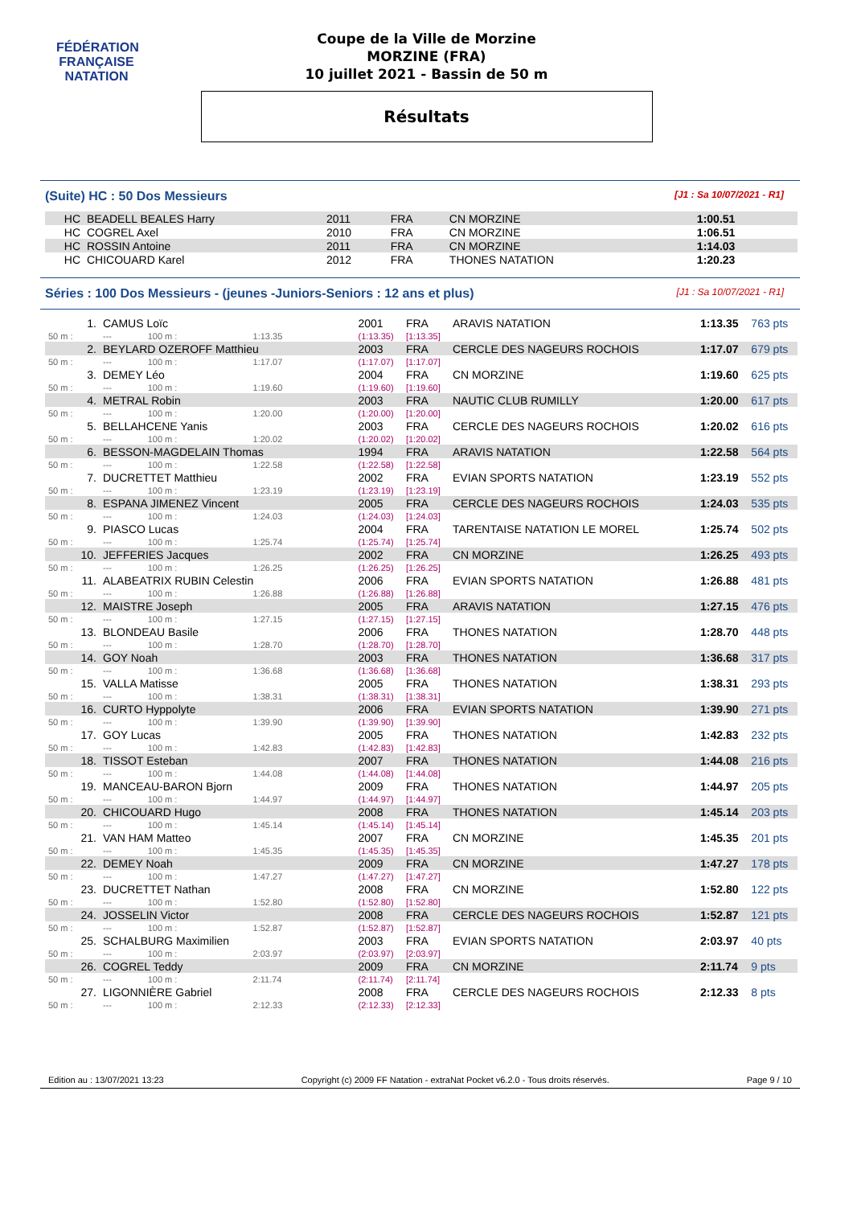FÉDÉRATION FRANÇAISE
NATATION
Coupe de la Ville de Morzine
MORZINE (FRA)
10 juillet 2021 - Bassin de 50 m
Résultats
(Suite) HC : 50 Dos Messieurs [J1 : Sa 10/07/2021 - R1]
| HC | BEADELL BEALES Harry | 2011 | FRA | CN MORZINE | 1:00.51 | |
| HC | COGREL Axel | 2010 | FRA | CN MORZINE | 1:06.51 | |
| HC | ROSSIN Antoine | 2011 | FRA | CN MORZINE | 1:14.03 | |
| HC | CHICOUARD Karel | 2012 | FRA | THONES NATATION | 1:20.23 | |
Séries : 100 Dos Messieurs - (jeunes -Juniors-Seniors : 12 ans et plus) [J1 : Sa 10/07/2021 - R1]
| 1. | CAMUS Loïc | | | 2001 | FRA | ARAVIS NATATION | 1:13.35 | 763 pts |
| 50 m : | --- | 100 m : | 1:13.35 | (1:13.35) | [1:13.35] | | | |
| 2. | BEYLARD OZEROFF Matthieu | | | 2003 | FRA | CERCLE DES NAGEURS ROCHOIS | 1:17.07 | 679 pts |
| 50 m : | --- | 100 m : | 1:17.07 | (1:17.07) | [1:17.07] | | | |
| 3. | DEMEY Léo | | | 2004 | FRA | CN MORZINE | 1:19.60 | 625 pts |
| 50 m : | --- | 100 m : | 1:19.60 | (1:19.60) | [1:19.60] | | | |
| 4. | METRAL Robin | | | 2003 | FRA | NAUTIC CLUB RUMILLY | 1:20.00 | 617 pts |
| 50 m : | --- | 100 m : | 1:20.00 | (1:20.00) | [1:20.00] | | | |
| 5. | BELLAHCENE Yanis | | | 2003 | FRA | CERCLE DES NAGEURS ROCHOIS | 1:20.02 | 616 pts |
| 50 m : | --- | 100 m : | 1:20.02 | (1:20.02) | [1:20.02] | | | |
| 6. | BESSON-MAGDELAIN Thomas | | | 1994 | FRA | ARAVIS NATATION | 1:22.58 | 564 pts |
| 50 m : | --- | 100 m : | 1:22.58 | (1:22.58) | [1:22.58] | | | |
| 7. | DUCRETTET Matthieu | | | 2002 | FRA | EVIAN SPORTS NATATION | 1:23.19 | 552 pts |
| 50 m : | --- | 100 m : | 1:23.19 | (1:23.19) | [1:23.19] | | | |
| 8. | ESPANA JIMENEZ Vincent | | | 2005 | FRA | CERCLE DES NAGEURS ROCHOIS | 1:24.03 | 535 pts |
| 50 m : | --- | 100 m : | 1:24.03 | (1:24.03) | [1:24.03] | | | |
| 9. | PIASCO Lucas | | | 2004 | FRA | TARENTAISE NATATION LE MOREL | 1:25.74 | 502 pts |
| 50 m : | --- | 100 m : | 1:25.74 | (1:25.74) | [1:25.74] | | | |
| 10. | JEFFERIES Jacques | | | 2002 | FRA | CN MORZINE | 1:26.25 | 493 pts |
| 50 m : | --- | 100 m : | 1:26.25 | (1:26.25) | [1:26.25] | | | |
| 11. | ALABEATRIX RUBIN Celestin | | | 2006 | FRA | EVIAN SPORTS NATATION | 1:26.88 | 481 pts |
| 50 m : | --- | 100 m : | 1:26.88 | (1:26.88) | [1:26.88] | | | |
| 12. | MAISTRE Joseph | | | 2005 | FRA | ARAVIS NATATION | 1:27.15 | 476 pts |
| 50 m : | --- | 100 m : | 1:27.15 | (1:27.15) | [1:27.15] | | | |
| 13. | BLONDEAU Basile | | | 2006 | FRA | THONES NATATION | 1:28.70 | 448 pts |
| 50 m : | --- | 100 m : | 1:28.70 | (1:28.70) | [1:28.70] | | | |
| 14. | GOY Noah | | | 2003 | FRA | THONES NATATION | 1:36.68 | 317 pts |
| 50 m : | --- | 100 m : | 1:36.68 | (1:36.68) | [1:36.68] | | | |
| 15. | VALLA Matisse | | | 2005 | FRA | THONES NATATION | 1:38.31 | 293 pts |
| 50 m : | --- | 100 m : | 1:38.31 | (1:38.31) | [1:38.31] | | | |
| 16. | CURTO Hyppolyte | | | 2006 | FRA | EVIAN SPORTS NATATION | 1:39.90 | 271 pts |
| 50 m : | --- | 100 m : | 1:39.90 | (1:39.90) | [1:39.90] | | | |
| 17. | GOY Lucas | | | 2005 | FRA | THONES NATATION | 1:42.83 | 232 pts |
| 50 m : | --- | 100 m : | 1:42.83 | (1:42.83) | [1:42.83] | | | |
| 18. | TISSOT Esteban | | | 2007 | FRA | THONES NATATION | 1:44.08 | 216 pts |
| 50 m : | --- | 100 m : | 1:44.08 | (1:44.08) | [1:44.08] | | | |
| 19. | MANCEAU-BARON Bjorn | | | 2009 | FRA | THONES NATATION | 1:44.97 | 205 pts |
| 50 m : | --- | 100 m : | 1:44.97 | (1:44.97) | [1:44.97] | | | |
| 20. | CHICOUARD Hugo | | | 2008 | FRA | THONES NATATION | 1:45.14 | 203 pts |
| 50 m : | --- | 100 m : | 1:45.14 | (1:45.14) | [1:45.14] | | | |
| 21. | VAN HAM Matteo | | | 2007 | FRA | CN MORZINE | 1:45.35 | 201 pts |
| 50 m : | --- | 100 m : | 1:45.35 | (1:45.35) | [1:45.35] | | | |
| 22. | DEMEY Noah | | | 2009 | FRA | CN MORZINE | 1:47.27 | 178 pts |
| 50 m : | --- | 100 m : | 1:47.27 | (1:47.27) | [1:47.27] | | | |
| 23. | DUCRETTET Nathan | | | 2008 | FRA | CN MORZINE | 1:52.80 | 122 pts |
| 50 m : | --- | 100 m : | 1:52.80 | (1:52.80) | [1:52.80] | | | |
| 24. | JOSSELIN Victor | | | 2008 | FRA | CERCLE DES NAGEURS ROCHOIS | 1:52.87 | 121 pts |
| 50 m : | --- | 100 m : | 1:52.87 | (1:52.87) | [1:52.87] | | | |
| 25. | SCHALBURG Maximilien | | | 2003 | FRA | EVIAN SPORTS NATATION | 2:03.97 | 40 pts |
| 50 m : | --- | 100 m : | 2:03.97 | (2:03.97) | [2:03.97] | | | |
| 26. | COGREL Teddy | | | 2009 | FRA | CN MORZINE | 2:11.74 | 9 pts |
| 50 m : | --- | 100 m : | 2:11.74 | (2:11.74) | [2:11.74] | | | |
| 27. | LIGONNIÈRE Gabriel | | | 2008 | FRA | CERCLE DES NAGEURS ROCHOIS | 2:12.33 | 8 pts |
| 50 m : | --- | 100 m : | 2:12.33 | (2:12.33) | [2:12.33] | | | |
Edition au : 13/07/2021 13:23 Copyright (c) 2009 FF Natation - extraNat Pocket v6.2.0 - Tous droits réservés. Page 9 / 10